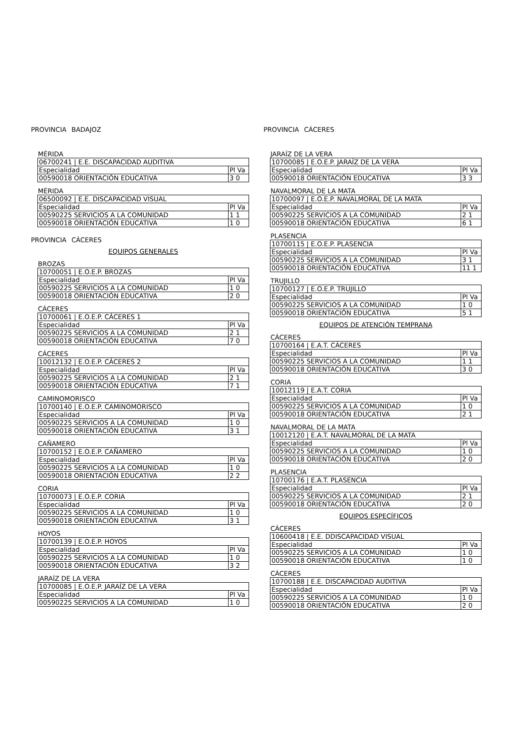PROVINCIA BADAJOZ
MÉRIDA
| 06700241 / E.E. DISCAPACIDAD AUDITIVA | |
| Especialidad | Pl Va |
| 00590018 ORIENTACIÓN EDUCATIVA | 3 0 |
MÉRIDA
| 06500092 / E.E. DISCAPACIDAD VISUAL | |
| Especialidad | Pl Va |
| 00590225 SERVICIOS A LA COMUNIDAD | 1 1 |
| 00590018 ORIENTACIÓN EDUCATIVA | 1 0 |
PROVINCIA CÁCERES
EQUIPOS GENERALES
BROZAS
| 10700051 / E.O.E.P. BROZAS | |
| Especialidad | Pl Va |
| 00590225 SERVICIOS A LA COMUNIDAD | 1 0 |
| 00590018 ORIENTACIÓN EDUCATIVA | 2 0 |
CÁCERES
| 10700061 / E.O.E.P. CÁCERES 1 | |
| Especialidad | Pl Va |
| 00590225 SERVICIOS A LA COMUNIDAD | 2 1 |
| 00590018 ORIENTACIÓN EDUCATIVA | 7 0 |
CÁCERES
| 10012132 / E.O.E.P. CÁCERES 2 | |
| Especialidad | Pl Va |
| 00590225 SERVICIOS A LA COMUNIDAD | 2 1 |
| 00590018 ORIENTACIÓN EDUCATIVA | 7 1 |
CAMINOMORISCO
| 10700140 / E.O.E.P. CAMINOMORISCO | |
| Especialidad | Pl Va |
| 00590225 SERVICIOS A LA COMUNIDAD | 1 0 |
| 00590018 ORIENTACIÓN EDUCATIVA | 3 1 |
CAÑAMERO
| 10700152 / E.O.E.P. CAÑAMERO | |
| Especialidad | Pl Va |
| 00590225 SERVICIOS A LA COMUNIDAD | 1 0 |
| 00590018 ORIENTACIÓN EDUCATIVA | 2 2 |
CORIA
| 10700073 / E.O.E.P. CORIA | |
| Especialidad | Pl Va |
| 00590225 SERVICIOS A LA COMUNIDAD | 1 0 |
| 00590018 ORIENTACIÓN EDUCATIVA | 3 1 |
HOYOS
| 10700139 / E.O.E.P. HOYOS | |
| Especialidad | Pl Va |
| 00590225 SERVICIOS A LA COMUNIDAD | 1 0 |
| 00590018 ORIENTACIÓN EDUCATIVA | 3 2 |
JARAÍZ DE LA VERA
| 10700085 / E.O.E.P. JARAÍZ DE LA VERA | |
| Especialidad | Pl Va |
| 00590225 SERVICIOS A LA COMUNIDAD | 1 0 |
PROVINCIA CÁCERES
JARAÍZ DE LA VERA
| 10700085 / E.O.E.P. JARAÍZ DE LA VERA | |
| Especialidad | Pl Va |
| 00590018 ORIENTACIÓN EDUCATIVA | 3 3 |
NAVALMORAL DE LA MATA
| 10700097 / E.O.E.P. NAVALMORAL DE LA MATA | |
| Especialidad | Pl Va |
| 00590225 SERVICIOS A LA COMUNIDAD | 2 1 |
| 00590018 ORIENTACIÓN EDUCATIVA | 6 1 |
PLASENCIA
| 10700115 / E.O.E.P. PLASENCIA | |
| Especialidad | Pl Va |
| 00590225 SERVICIOS A LA COMUNIDAD | 3 1 |
| 00590018 ORIENTACIÓN EDUCATIVA | 11 1 |
TRUJILLO
| 10700127 / E.O.E.P. TRUJILLO | |
| Especialidad | Pl Va |
| 00590225 SERVICIOS A LA COMUNIDAD | 1 0 |
| 00590018 ORIENTACIÓN EDUCATIVA | 5 1 |
EQUIPOS DE ATENCIÓN TEMPRANA
CÁCERES
| 10700164 / E.A.T. CÁCERES | |
| Especialidad | Pl Va |
| 00590225 SERVICIOS A LA COMUNIDAD | 1 1 |
| 00590018 ORIENTACIÓN EDUCATIVA | 3 0 |
CORIA
| 10012119 / E.A.T. CORIA | |
| Especialidad | Pl Va |
| 00590225 SERVICIOS A LA COMUNIDAD | 1 0 |
| 00590018 ORIENTACIÓN EDUCATIVA | 2 1 |
NAVALMORAL DE LA MATA
| 10012120 / E.A.T. NAVALMORAL DE LA MATA | |
| Especialidad | Pl Va |
| 00590225 SERVICIOS A LA COMUNIDAD | 1 0 |
| 00590018 ORIENTACIÓN EDUCATIVA | 2 0 |
PLASENCIA
| 10700176 / E.A.T. PLASENCIA | |
| Especialidad | Pl Va |
| 00590225 SERVICIOS A LA COMUNIDAD | 2 1 |
| 00590018 ORIENTACIÓN EDUCATIVA | 2 0 |
EQUIPOS ESPECÍFICOS
CÁCERES
| 10600418 / E.E. DDISCAPACIDAD VISUAL | |
| Especialidad | Pl Va |
| 00590225 SERVICIOS A LA COMUNIDAD | 1 0 |
| 00590018 ORIENTACIÓN EDUCATIVA | 1 0 |
CÁCERES
| 10700188 / E.E. DISCAPACIDAD AUDITIVA | |
| Especialidad | Pl Va |
| 00590225 SERVICIOS A LA COMUNIDAD | 1 0 |
| 00590018 ORIENTACIÓN EDUCATIVA | 2 0 |